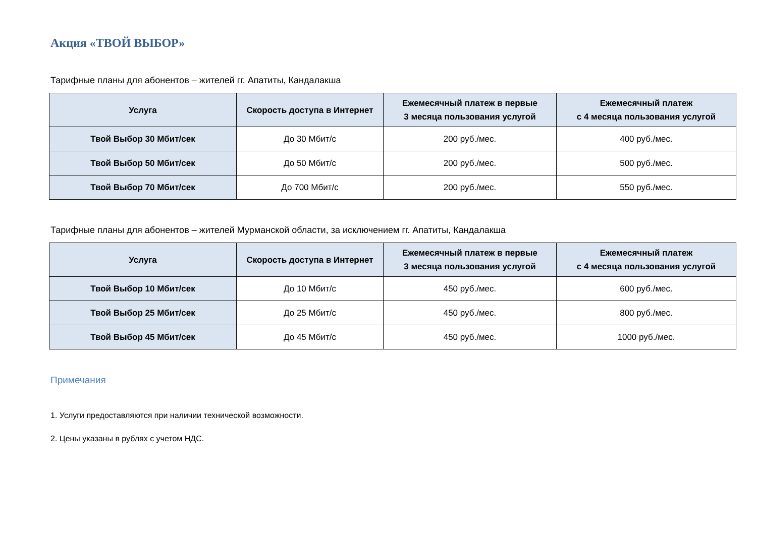Акция «ТВОЙ ВЫБОР»
Тарифные планы для абонентов – жителей гг. Апатиты, Кандалакша
| Услуга | Скорость доступа в Интернет | Ежемесячный платеж в первые 3 месяца пользования услугой | Ежемесячный платеж с 4 месяца пользования услугой |
| --- | --- | --- | --- |
| Твой Выбор 30 Мбит/сек | До 30 Мбит/с | 200 руб./мес. | 400 руб./мес. |
| Твой Выбор 50 Мбит/сек | До 50 Мбит/с | 200 руб./мес. | 500 руб./мес. |
| Твой Выбор 70 Мбит/сек | До 700 Мбит/с | 200 руб./мес. | 550 руб./мес. |
Тарифные планы для абонентов – жителей Мурманской области, за исключением гг. Апатиты, Кандалакша
| Услуга | Скорость доступа в Интернет | Ежемесячный платеж в первые 3 месяца пользования услугой | Ежемесячный платеж с 4 месяца пользования услугой |
| --- | --- | --- | --- |
| Твой Выбор 10 Мбит/сек | До 10 Мбит/с | 450 руб./мес. | 600 руб./мес. |
| Твой Выбор 25 Мбит/сек | До 25 Мбит/с | 450 руб./мес. | 800 руб./мес. |
| Твой Выбор 45 Мбит/сек | До 45 Мбит/с | 450 руб./мес. | 1000 руб./мес. |
Примечания
1. Услуги предоставляются при наличии технической возможности.
2. Цены указаны в рублях с учетом НДС.